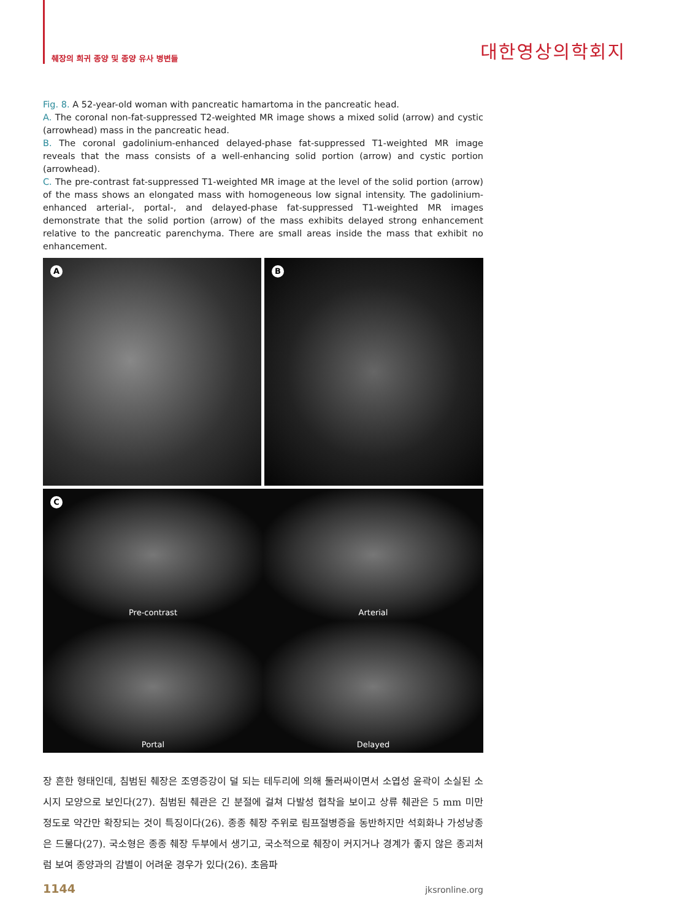췌장의 희귀 종양 및 종양 유사 병변들 대한영상의학회지
Fig. 8. A 52-year-old woman with pancreatic hamartoma in the pancreatic head.
A. The coronal non-fat-suppressed T2-weighted MR image shows a mixed solid (arrow) and cystic (arrowhead) mass in the pancreatic head.
B. The coronal gadolinium-enhanced delayed-phase fat-suppressed T1-weighted MR image reveals that the mass consists of a well-enhancing solid portion (arrow) and cystic portion (arrowhead).
C. The pre-contrast fat-suppressed T1-weighted MR image at the level of the solid portion (arrow) of the mass shows an elongated mass with homogeneous low signal intensity. The gadolinium-enhanced arterial-, portal-, and delayed-phase fat-suppressed T1-weighted MR images demonstrate that the solid portion (arrow) of the mass exhibits delayed strong enhancement relative to the pancreatic parenchyma. There are small areas inside the mass that exhibit no enhancement.
A
B
C
Pre-contrast
Arterial
Portal
Delayed
장 흔한 형태인데, 침범된 췌장은 조영증강이 덜 되는 테두리에 의해 둘러싸이면서 소엽성 윤곽이 소실된 소시지 모양으로 보인다(27). 침범된 췌관은 긴 분절에 걸쳐 다발성 협착을 보이고 상류 췌관은 5 mm 미만 정도로 약간만 확장되는 것이 특징이다(26). 종종 췌장 주위로 림프절병증을 동반하지만 석회화나 가성낭종은 드물다(27). 국소형은 종종 췌장 두부에서 생기고, 국소적으로 췌장이 커지거나 경계가 좋지 않은 종괴처럼 보여 종양과의 감별이 어려운 경우가 있다(26). 초음파
1144 jksronline.org